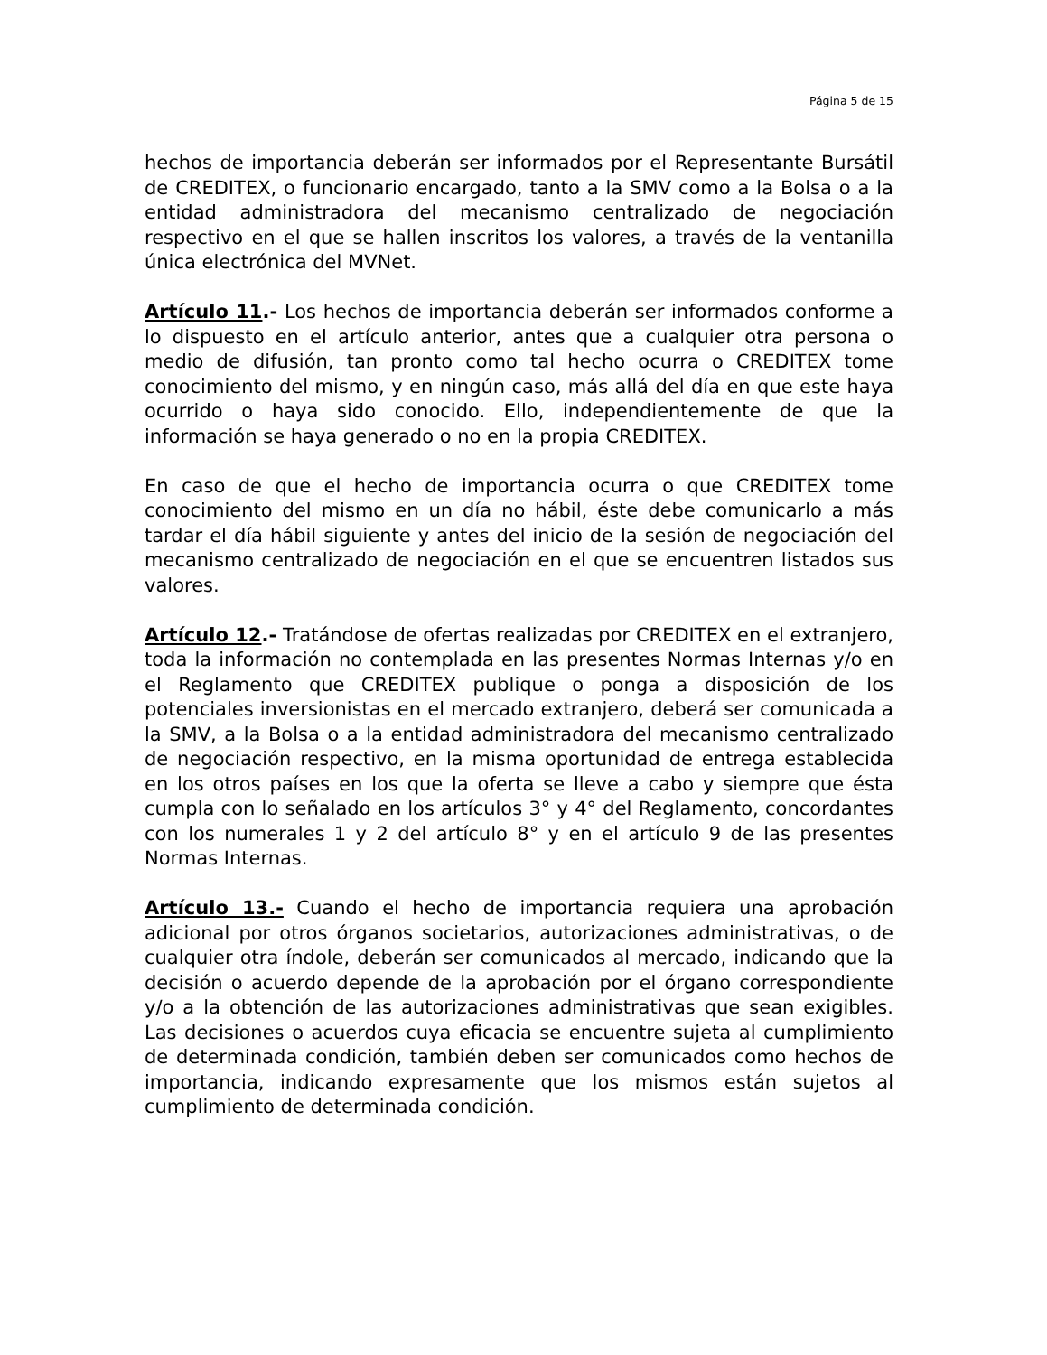Página 5 de 15
hechos de importancia deberán ser informados por el Representante Bursátil de CREDITEX, o funcionario encargado, tanto a la SMV como a la Bolsa o a la entidad administradora del mecanismo centralizado de negociación respectivo en el que se hallen inscritos los valores, a través de la ventanilla única electrónica del MVNet.
Artículo 11.- Los hechos de importancia deberán ser informados conforme a lo dispuesto en el artículo anterior, antes que a cualquier otra persona o medio de difusión, tan pronto como tal hecho ocurra o CREDITEX tome conocimiento del mismo, y en ningún caso, más allá del día en que este haya ocurrido o haya sido conocido. Ello, independientemente de que la información se haya generado o no en la propia CREDITEX.
En caso de que el hecho de importancia ocurra o que CREDITEX tome conocimiento del mismo en un día no hábil, éste debe comunicarlo a más tardar el día hábil siguiente y antes del inicio de la sesión de negociación del mecanismo centralizado de negociación en el que se encuentren listados sus valores.
Artículo 12.- Tratándose de ofertas realizadas por CREDITEX en el extranjero, toda la información no contemplada en las presentes Normas Internas y/o en el Reglamento que CREDITEX publique o ponga a disposición de los potenciales inversionistas en el mercado extranjero, deberá ser comunicada a la SMV, a la Bolsa o a la entidad administradora del mecanismo centralizado de negociación respectivo, en la misma oportunidad de entrega establecida en los otros países en los que la oferta se lleve a cabo y siempre que ésta cumpla con lo señalado en los artículos 3° y 4° del Reglamento, concordantes con los numerales 1 y 2 del artículo 8° y en el artículo 9 de las presentes Normas Internas.
Artículo 13.- Cuando el hecho de importancia requiera una aprobación adicional por otros órganos societarios, autorizaciones administrativas, o de cualquier otra índole, deberán ser comunicados al mercado, indicando que la decisión o acuerdo depende de la aprobación por el órgano correspondiente y/o a la obtención de las autorizaciones administrativas que sean exigibles. Las decisiones o acuerdos cuya eficacia se encuentre sujeta al cumplimiento de determinada condición, también deben ser comunicados como hechos de importancia, indicando expresamente que los mismos están sujetos al cumplimiento de determinada condición.